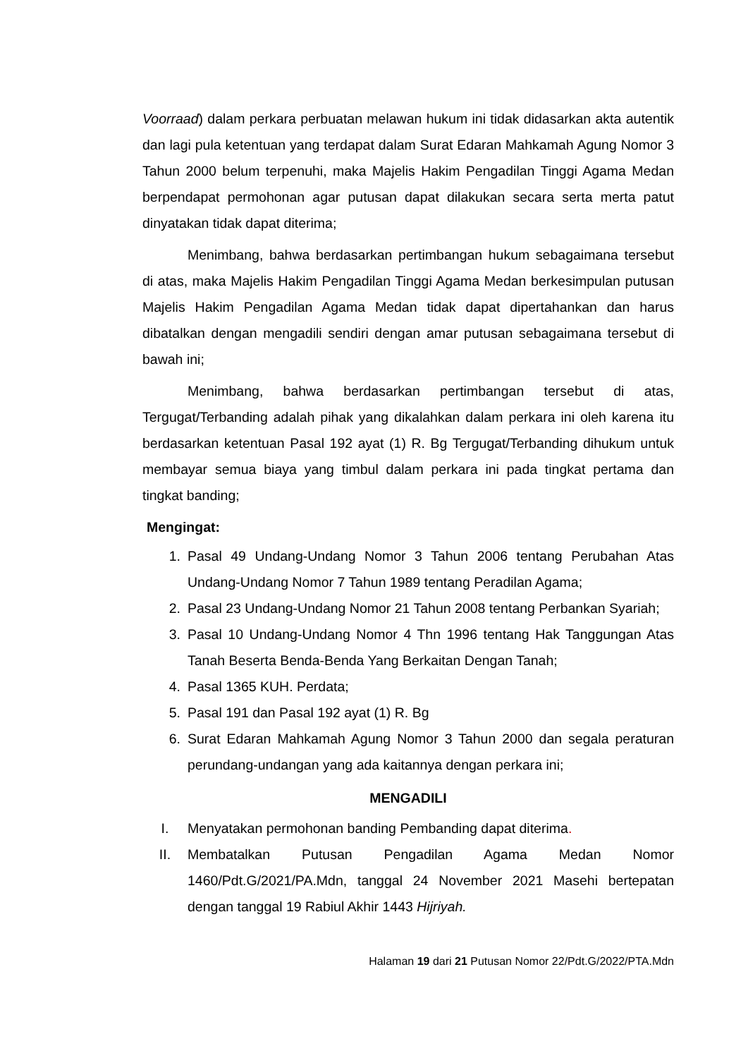Voorraad) dalam perkara perbuatan melawan hukum ini tidak didasarkan akta autentik dan lagi pula ketentuan yang terdapat dalam Surat Edaran Mahkamah Agung Nomor 3 Tahun 2000 belum terpenuhi, maka Majelis Hakim Pengadilan Tinggi Agama Medan berpendapat permohonan agar putusan dapat dilakukan secara serta merta patut dinyatakan tidak dapat diterima;
Menimbang, bahwa berdasarkan pertimbangan hukum sebagaimana tersebut di atas, maka Majelis Hakim Pengadilan Tinggi Agama Medan berkesimpulan putusan Majelis Hakim Pengadilan Agama Medan tidak dapat dipertahankan dan harus dibatalkan dengan mengadili sendiri dengan amar putusan sebagaimana tersebut di bawah ini;
Menimbang, bahwa berdasarkan pertimbangan tersebut di atas, Tergugat/Terbanding adalah pihak yang dikalahkan dalam perkara ini oleh karena itu berdasarkan ketentuan Pasal 192 ayat (1) R. Bg Tergugat/Terbanding dihukum untuk membayar semua biaya yang timbul dalam perkara ini pada tingkat pertama dan tingkat banding;
Mengingat:
1. Pasal 49 Undang-Undang Nomor 3 Tahun 2006 tentang Perubahan Atas Undang-Undang Nomor 7 Tahun 1989 tentang Peradilan Agama;
2. Pasal 23 Undang-Undang Nomor 21 Tahun 2008 tentang Perbankan Syariah;
3. Pasal 10 Undang-Undang Nomor 4 Thn 1996 tentang Hak Tanggungan Atas Tanah Beserta Benda-Benda Yang Berkaitan Dengan Tanah;
4. Pasal 1365 KUH. Perdata;
5. Pasal 191 dan Pasal 192 ayat (1) R. Bg
6. Surat Edaran Mahkamah Agung Nomor 3 Tahun 2000 dan segala peraturan perundang-undangan yang ada kaitannya dengan perkara ini;
MENGADILI
I. Menyatakan permohonan banding Pembanding dapat diterima.
II. Membatalkan Putusan Pengadilan Agama Medan Nomor 1460/Pdt.G/2021/PA.Mdn, tanggal 24 November 2021 Masehi bertepatan dengan tanggal 19 Rabiul Akhir 1443 Hijriyah.
Halaman 19 dari 21 Putusan Nomor 22/Pdt.G/2022/PTA.Mdn